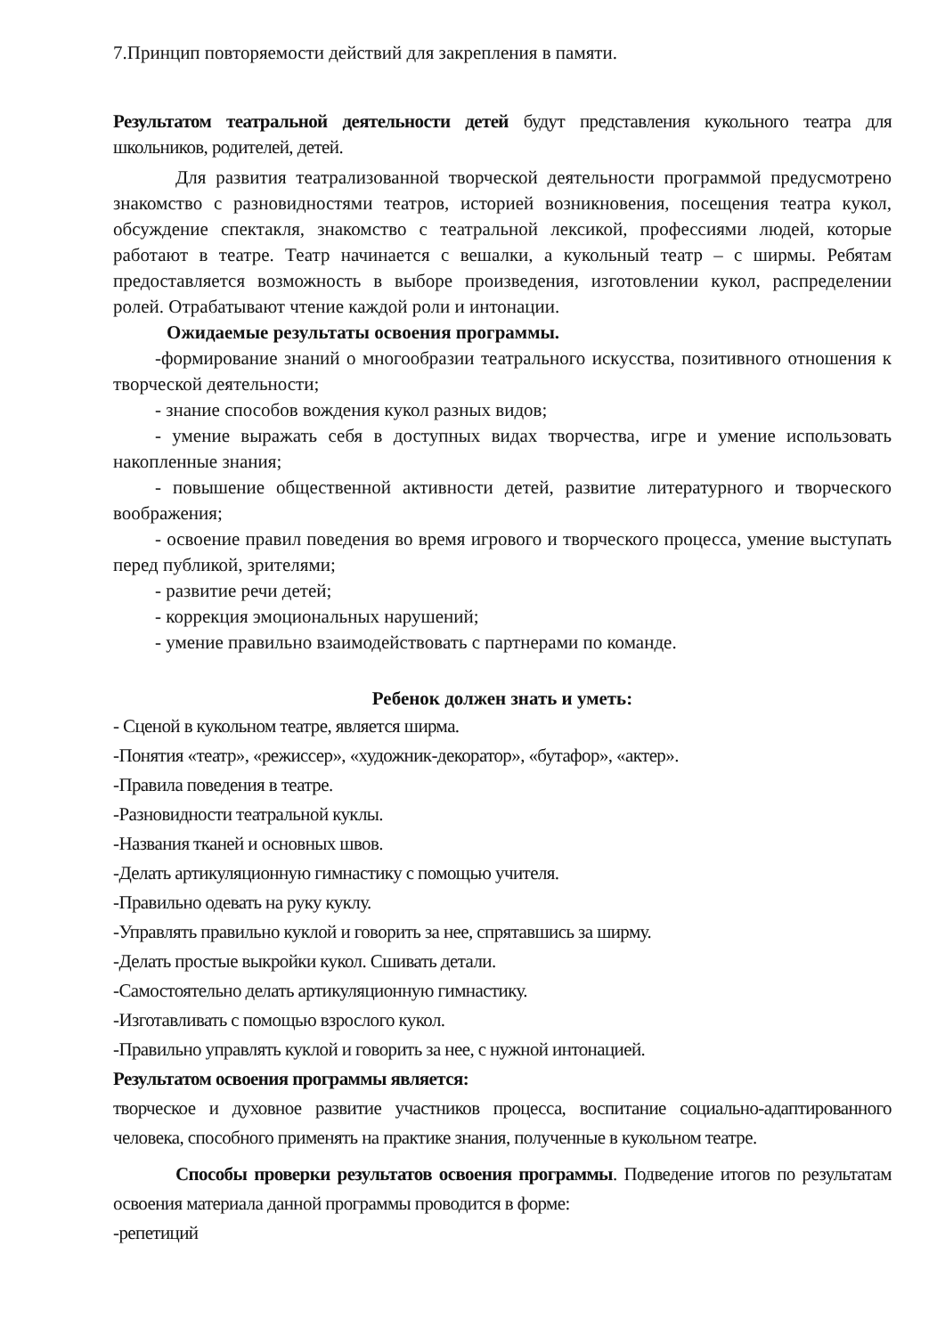7.Принцип повторяемости действий для закрепления в памяти.
Результатом театральной деятельности детей будут представления кукольного театра для школьников, родителей, детей.
Для развития театрализованной творческой деятельности программой предусмотрено знакомство с разновидностями театров, историей возникновения, посещения театра кукол, обсуждение спектакля, знакомство с театральной лексикой, профессиями людей, которые работают в театре. Театр начинается с вешалки, а кукольный театр – с ширмы. Ребятам предоставляется возможность в выборе произведения, изготовлении кукол, распределении ролей. Отрабатывают чтение каждой роли и интонации.
Ожидаемые результаты освоения программы.
-формирование знаний о многообразии театрального искусства, позитивного отношения к творческой деятельности;
- знание способов вождения кукол разных видов;
- умение выражать себя в доступных видах творчества, игре и умение использовать накопленные знания;
- повышение общественной активности детей, развитие литературного и творческого воображения;
- освоение правил поведения во время игрового и творческого процесса, умение выступать перед публикой, зрителями;
- развитие речи детей;
- коррекция эмоциональных нарушений;
- умение правильно взаимодействовать с партнерами по команде.
Ребенок должен знать и уметь:
- Сценой в кукольном театре, является ширма.
-Понятия «театр», «режиссер», «художник-декоратор», «бутафор», «актер».
-Правила поведения в театре.
-Разновидности театральной куклы.
-Названия тканей и основных швов.
-Делать артикуляционную гимнастику с помощью учителя.
-Правильно одевать на руку куклу.
-Управлять правильно куклой и говорить за нее, спрятавшись за ширму.
-Делать простые выкройки кукол. Сшивать детали.
-Самостоятельно делать артикуляционную гимнастику.
-Изготавливать с помощью взрослого кукол.
-Правильно управлять куклой и говорить за нее, с нужной интонацией.
Результатом освоения программы является:
творческое и духовное развитие участников процесса, воспитание социально-адаптированного человека, способного применять на практике знания, полученные в кукольном театре.
Способы проверки результатов освоения программы. Подведение итогов по результатам освоения материала данной программы проводится в форме:
-репетиций